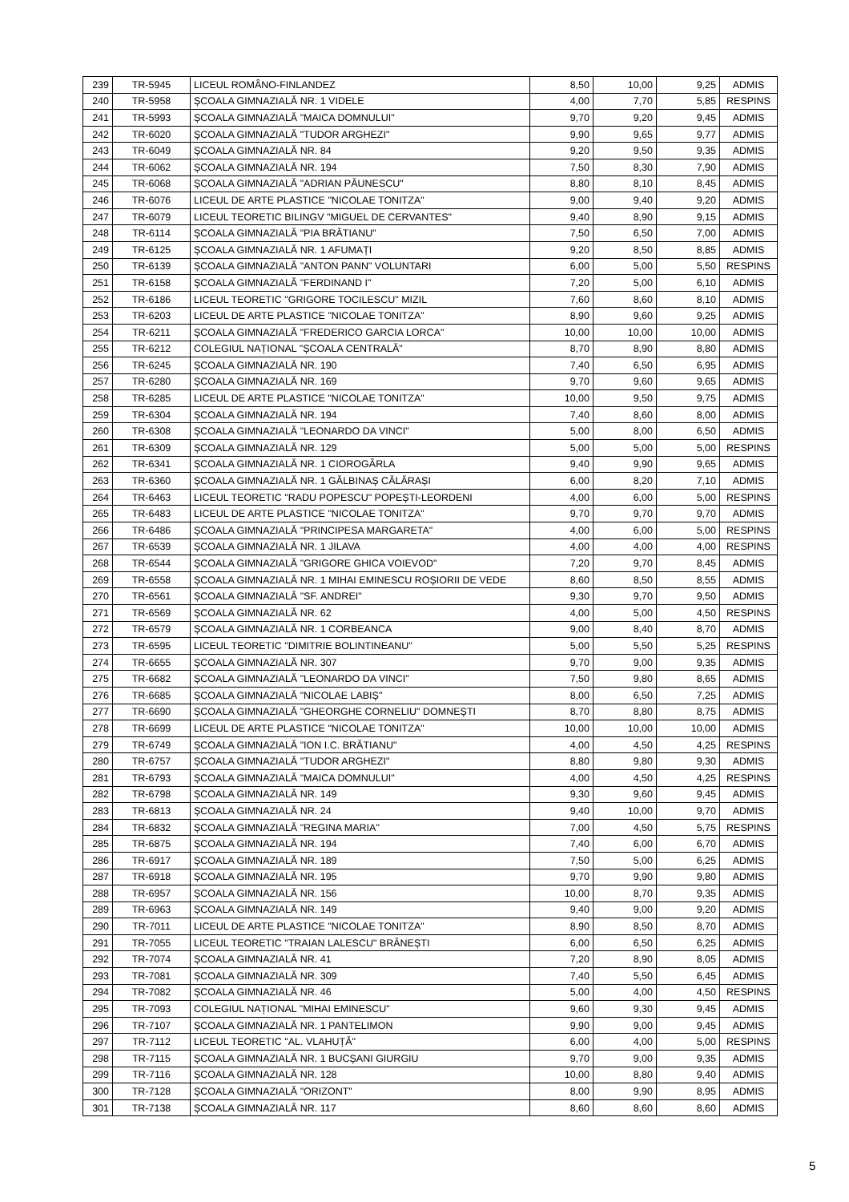| 239 | TR-5945 | LICEUL ROMÂNO-FINLANDEZ | 8,50 | 10,00 | 9,25 | ADMIS |
| 240 | TR-5958 | ȘCOALA GIMNAZIALĂ NR. 1 VIDELE | 4,00 | 7,70 | 5,85 | RESPINS |
| 241 | TR-5993 | ȘCOALA GIMNAZIALĂ "MAICA DOMNULUI" | 9,70 | 9,20 | 9,45 | ADMIS |
| 242 | TR-6020 | ȘCOALA GIMNAZIALĂ "TUDOR ARGHEZI" | 9,90 | 9,65 | 9,77 | ADMIS |
| 243 | TR-6049 | ȘCOALA GIMNAZIALĂ NR. 84 | 9,20 | 9,50 | 9,35 | ADMIS |
| 244 | TR-6062 | ȘCOALA GIMNAZIALĂ NR. 194 | 7,50 | 8,30 | 7,90 | ADMIS |
| 245 | TR-6068 | ȘCOALA GIMNAZIALĂ "ADRIAN PĂUNESCU" | 8,80 | 8,10 | 8,45 | ADMIS |
| 246 | TR-6076 | LICEUL DE ARTE PLASTICE "NICOLAE TONITZA" | 9,00 | 9,40 | 9,20 | ADMIS |
| 247 | TR-6079 | LICEUL TEORETIC BILINGV "MIGUEL DE CERVANTES" | 9,40 | 8,90 | 9,15 | ADMIS |
| 248 | TR-6114 | ȘCOALA GIMNAZIALĂ "PIA BRĂTIANU" | 7,50 | 6,50 | 7,00 | ADMIS |
| 249 | TR-6125 | ȘCOALA GIMNAZIALĂ NR. 1 AFUMAȚI | 9,20 | 8,50 | 8,85 | ADMIS |
| 250 | TR-6139 | ȘCOALA GIMNAZIALĂ "ANTON PANN" VOLUNTARI | 6,00 | 5,00 | 5,50 | RESPINS |
| 251 | TR-6158 | ȘCOALA GIMNAZIALĂ "FERDINAND I" | 7,20 | 5,00 | 6,10 | ADMIS |
| 252 | TR-6186 | LICEUL TEORETIC "GRIGORE TOCILESCU" MIZIL | 7,60 | 8,60 | 8,10 | ADMIS |
| 253 | TR-6203 | LICEUL DE ARTE PLASTICE "NICOLAE TONITZA" | 8,90 | 9,60 | 9,25 | ADMIS |
| 254 | TR-6211 | ȘCOALA GIMNAZIALĂ "FREDERICO GARCIA LORCA" | 10,00 | 10,00 | 10,00 | ADMIS |
| 255 | TR-6212 | COLEGIUL NAȚIONAL "ȘCOALA CENTRALĂ" | 8,70 | 8,90 | 8,80 | ADMIS |
| 256 | TR-6245 | ȘCOALA GIMNAZIALĂ NR. 190 | 7,40 | 6,50 | 6,95 | ADMIS |
| 257 | TR-6280 | ȘCOALA GIMNAZIALĂ NR. 169 | 9,70 | 9,60 | 9,65 | ADMIS |
| 258 | TR-6285 | LICEUL DE ARTE PLASTICE "NICOLAE TONITZA" | 10,00 | 9,50 | 9,75 | ADMIS |
| 259 | TR-6304 | ȘCOALA GIMNAZIALĂ NR. 194 | 7,40 | 8,60 | 8,00 | ADMIS |
| 260 | TR-6308 | ȘCOALA GIMNAZIALĂ "LEONARDO DA VINCI" | 5,00 | 8,00 | 6,50 | ADMIS |
| 261 | TR-6309 | ȘCOALA GIMNAZIALĂ NR. 129 | 5,00 | 5,00 | 5,00 | RESPINS |
| 262 | TR-6341 | ȘCOALA GIMNAZIALĂ NR. 1 CIOROGÂRLA | 9,40 | 9,90 | 9,65 | ADMIS |
| 263 | TR-6360 | ȘCOALA GIMNAZIALĂ NR. 1 GĂLBINAȘ CĂLĂRAȘI | 6,00 | 8,20 | 7,10 | ADMIS |
| 264 | TR-6463 | LICEUL TEORETIC "RADU POPESCU" POPEȘTI-LEORDENI | 4,00 | 6,00 | 5,00 | RESPINS |
| 265 | TR-6483 | LICEUL DE ARTE PLASTICE "NICOLAE TONITZA" | 9,70 | 9,70 | 9,70 | ADMIS |
| 266 | TR-6486 | ȘCOALA GIMNAZIALĂ "PRINCIPESA MARGARETA" | 4,00 | 6,00 | 5,00 | RESPINS |
| 267 | TR-6539 | ȘCOALA GIMNAZIALĂ NR. 1 JILAVA | 4,00 | 4,00 | 4,00 | RESPINS |
| 268 | TR-6544 | ȘCOALA GIMNAZIALĂ "GRIGORE GHICA VOIEVOD" | 7,20 | 9,70 | 8,45 | ADMIS |
| 269 | TR-6558 | ȘCOALA GIMNAZIALĂ NR. 1 MIHAI EMINESCU ROȘIORII DE VEDE | 8,60 | 8,50 | 8,55 | ADMIS |
| 270 | TR-6561 | ȘCOALA GIMNAZIALĂ "SF. ANDREI" | 9,30 | 9,70 | 9,50 | ADMIS |
| 271 | TR-6569 | ȘCOALA GIMNAZIALĂ NR. 62 | 4,00 | 5,00 | 4,50 | RESPINS |
| 272 | TR-6579 | ȘCOALA GIMNAZIALĂ NR. 1 CORBEANCA | 9,00 | 8,40 | 8,70 | ADMIS |
| 273 | TR-6595 | LICEUL TEORETIC "DIMITRIE BOLINTINEANU" | 5,00 | 5,50 | 5,25 | RESPINS |
| 274 | TR-6655 | ȘCOALA GIMNAZIALĂ NR. 307 | 9,70 | 9,00 | 9,35 | ADMIS |
| 275 | TR-6682 | ȘCOALA GIMNAZIALĂ "LEONARDO DA VINCI" | 7,50 | 9,80 | 8,65 | ADMIS |
| 276 | TR-6685 | ȘCOALA GIMNAZIALĂ "NICOLAE LABIȘ" | 8,00 | 6,50 | 7,25 | ADMIS |
| 277 | TR-6690 | ȘCOALA GIMNAZIALĂ "GHEORGHE CORNELIU" DOMNEȘTI | 8,70 | 8,80 | 8,75 | ADMIS |
| 278 | TR-6699 | LICEUL DE ARTE PLASTICE "NICOLAE TONITZA" | 10,00 | 10,00 | 10,00 | ADMIS |
| 279 | TR-6749 | ȘCOALA GIMNAZIALĂ "ION I.C. BRĂTIANU" | 4,00 | 4,50 | 4,25 | RESPINS |
| 280 | TR-6757 | ȘCOALA GIMNAZIALĂ "TUDOR ARGHEZI" | 8,80 | 9,80 | 9,30 | ADMIS |
| 281 | TR-6793 | ȘCOALA GIMNAZIALĂ "MAICA DOMNULUI" | 4,00 | 4,50 | 4,25 | RESPINS |
| 282 | TR-6798 | ȘCOALA GIMNAZIALĂ NR. 149 | 9,30 | 9,60 | 9,45 | ADMIS |
| 283 | TR-6813 | ȘCOALA GIMNAZIALĂ NR. 24 | 9,40 | 10,00 | 9,70 | ADMIS |
| 284 | TR-6832 | ȘCOALA GIMNAZIALĂ "REGINA MARIA" | 7,00 | 4,50 | 5,75 | RESPINS |
| 285 | TR-6875 | ȘCOALA GIMNAZIALĂ NR. 194 | 7,40 | 6,00 | 6,70 | ADMIS |
| 286 | TR-6917 | ȘCOALA GIMNAZIALĂ NR. 189 | 7,50 | 5,00 | 6,25 | ADMIS |
| 287 | TR-6918 | ȘCOALA GIMNAZIALĂ NR. 195 | 9,70 | 9,90 | 9,80 | ADMIS |
| 288 | TR-6957 | ȘCOALA GIMNAZIALĂ NR. 156 | 10,00 | 8,70 | 9,35 | ADMIS |
| 289 | TR-6963 | ȘCOALA GIMNAZIALĂ NR. 149 | 9,40 | 9,00 | 9,20 | ADMIS |
| 290 | TR-7011 | LICEUL DE ARTE PLASTICE "NICOLAE TONITZA" | 8,90 | 8,50 | 8,70 | ADMIS |
| 291 | TR-7055 | LICEUL TEORETIC "TRAIAN LALESCU" BRĂNEȘTI | 6,00 | 6,50 | 6,25 | ADMIS |
| 292 | TR-7074 | ȘCOALA GIMNAZIALĂ NR. 41 | 7,20 | 8,90 | 8,05 | ADMIS |
| 293 | TR-7081 | ȘCOALA GIMNAZIALĂ NR. 309 | 7,40 | 5,50 | 6,45 | ADMIS |
| 294 | TR-7082 | ȘCOALA GIMNAZIALĂ NR. 46 | 5,00 | 4,00 | 4,50 | RESPINS |
| 295 | TR-7093 | COLEGIUL NAȚIONAL "MIHAI EMINESCU" | 9,60 | 9,30 | 9,45 | ADMIS |
| 296 | TR-7107 | ȘCOALA GIMNAZIALĂ NR. 1 PANTELIMON | 9,90 | 9,00 | 9,45 | ADMIS |
| 297 | TR-7112 | LICEUL TEORETIC "AL. VLAHUȚĂ" | 6,00 | 4,00 | 5,00 | RESPINS |
| 298 | TR-7115 | ȘCOALA GIMNAZIALĂ NR. 1 BUCȘANI GIURGIU | 9,70 | 9,00 | 9,35 | ADMIS |
| 299 | TR-7116 | ȘCOALA GIMNAZIALĂ NR. 128 | 10,00 | 8,80 | 9,40 | ADMIS |
| 300 | TR-7128 | ȘCOALA GIMNAZIALĂ "ORIZONT" | 8,00 | 9,90 | 8,95 | ADMIS |
| 301 | TR-7138 | ȘCOALA GIMNAZIALĂ NR. 117 | 8,60 | 8,60 | 8,60 | ADMIS |
5